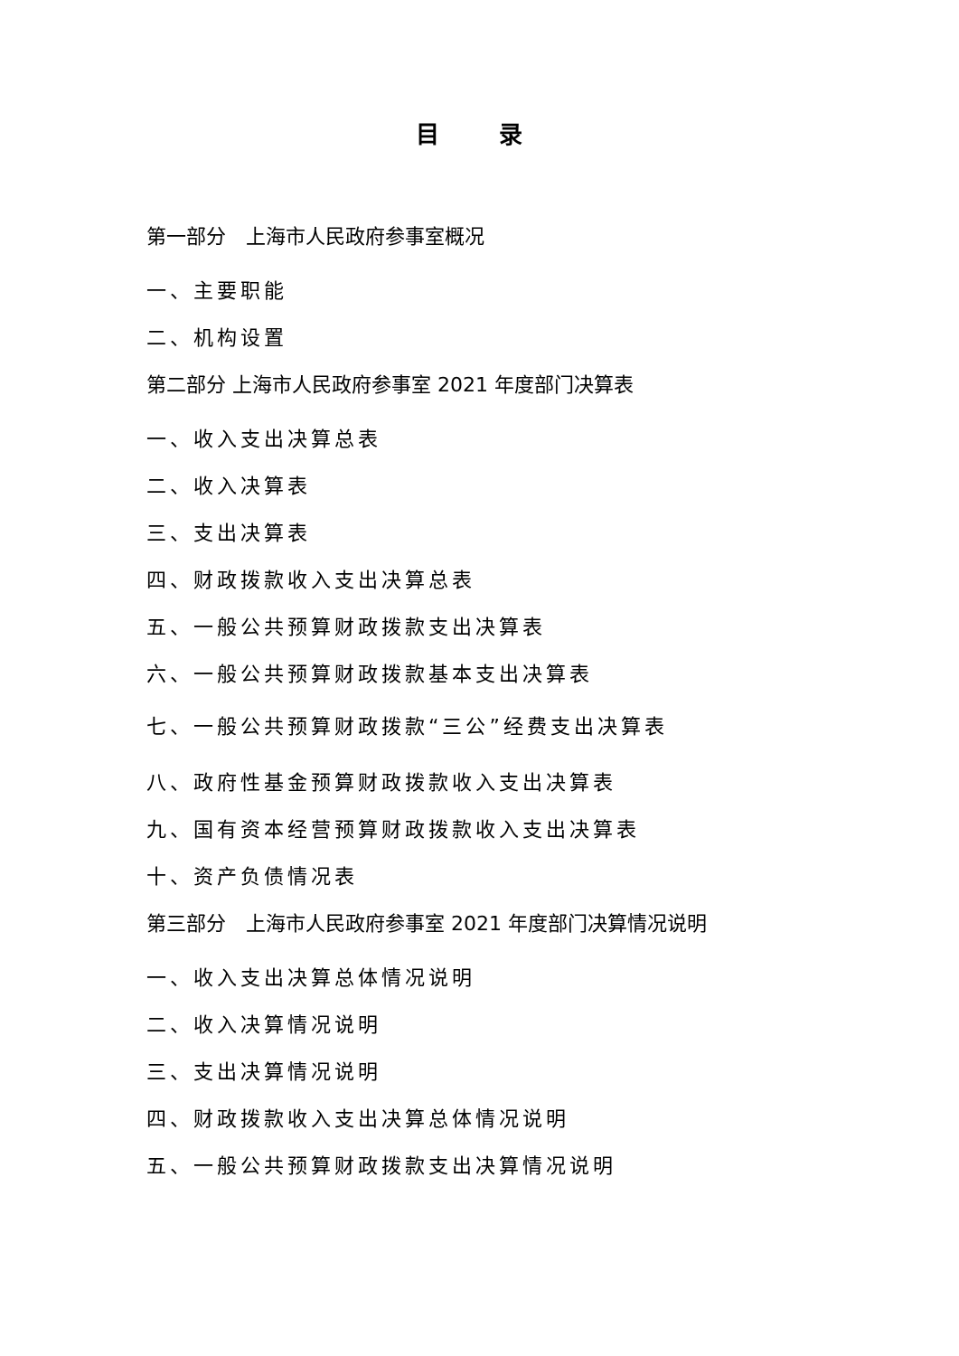目 录
第一部分　上海市人民政府参事室概况
一、主要职能
二、机构设置
第二部分 上海市人民政府参事室 2021 年度部门决算表
一、收入支出决算总表
二、收入决算表
三、支出决算表
四、财政拨款收入支出决算总表
五、一般公共预算财政拨款支出决算表
六、一般公共预算财政拨款基本支出决算表
七、一般公共预算财政拨款“三公”经费支出决算表
八、政府性基金预算财政拨款收入支出决算表
九、国有资本经营预算财政拨款收入支出决算表
十、资产负债情况表
第三部分　上海市人民政府参事室 2021 年度部门决算情况说明
一、收入支出决算总体情况说明
二、收入决算情况说明
三、支出决算情况说明
四、财政拨款收入支出决算总体情况说明
五、一般公共预算财政拨款支出决算情况说明